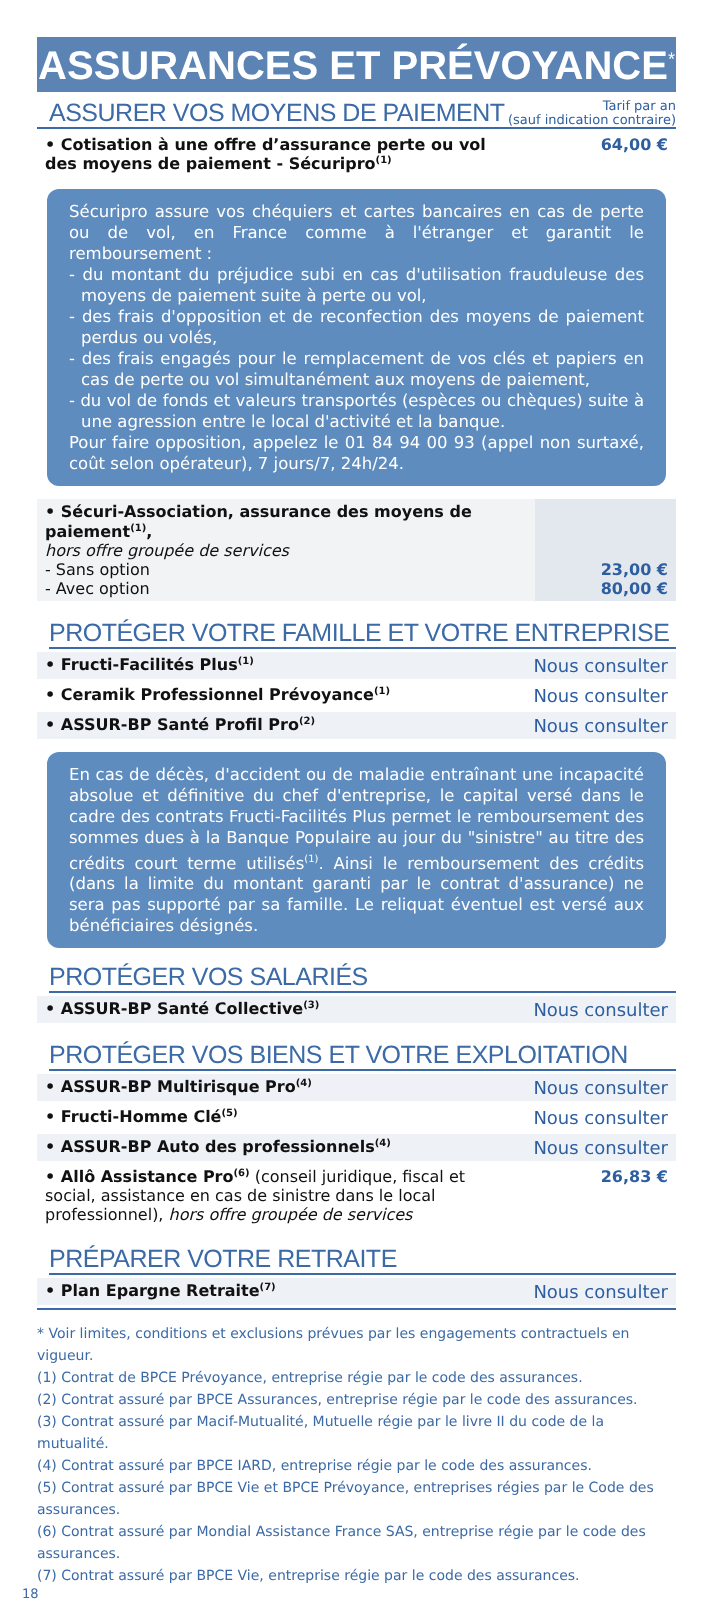ASSURANCES ET PRÉVOYANCE<sup>*</sup>
ASSURER VOS MOYENS DE PAIEMENT
Tarif par an
(sauf indication contraire)
| • Cotisation à une offre d’assurance perte ou vol des moyens de paiement - Sécuripro<sup>(1)</sup> | 64,00 € |
Sécuripro assure vos chéquiers et cartes bancaires en cas de perte ou de vol, en France comme à l'étranger et garantit le remboursement :
- du montant du préjudice subi en cas d'utilisation frauduleuse des moyens de paiement suite à perte ou vol,
- des frais d'opposition et de reconfection des moyens de paiement perdus ou volés,
- des frais engagés pour le remplacement de vos clés et papiers en cas de perte ou vol simultanément aux moyens de paiement,
- du vol de fonds et valeurs transportés (espèces ou chèques) suite à une agression entre le local d'activité et la banque.
Pour faire opposition, appelez le 01 84 94 00 93 (appel non surtaxé, coût selon opérateur), 7 jours/7, 24h/24.
| • Sécuri-Association, assurance des moyens de paiement<sup>(1)</sup>, hors offre groupée de services - Sans option - Avec option | 23,00 € 80,00 € |
PROTÉGER VOTRE FAMILLE ET VOTRE ENTREPRISE
| • Fructi-Facilités Plus<sup>(1)</sup> | Nous consulter |
| • Ceramik Professionnel Prévoyance<sup>(1)</sup> | Nous consulter |
| • ASSUR-BP Santé Profil Pro<sup>(2)</sup> | Nous consulter |
En cas de décès, d'accident ou de maladie entraînant une incapacité absolue et définitive du chef d'entreprise, le capital versé dans le cadre des contrats Fructi-Facilités Plus permet le remboursement des sommes dues à la Banque Populaire au jour du "sinistre" au titre des crédits court terme utilisés<sup>(1)</sup>. Ainsi le remboursement des crédits (dans la limite du montant garanti par le contrat d'assurance) ne sera pas supporté par sa famille. Le reliquat éventuel est versé aux bénéficiaires désignés.
PROTÉGER VOS SALARIÉS
| • ASSUR-BP Santé Collective<sup>(3)</sup> | Nous consulter |
PROTÉGER VOS BIENS ET VOTRE EXPLOITATION
| • ASSUR-BP Multirisque Pro<sup>(4)</sup> | Nous consulter |
| • Fructi-Homme Clé<sup>(5)</sup> | Nous consulter |
| • ASSUR-BP Auto des professionnels<sup>(4)</sup> | Nous consulter |
| • Allô Assistance Pro<sup>(6)</sup> (conseil juridique, fiscal et social, assistance en cas de sinistre dans le local professionnel), hors offre groupée de services | 26,83 € |
PRÉPARER VOTRE RETRAITE
| • Plan Epargne Retraite<sup>(7)</sup> | Nous consulter |
* Voir limites, conditions et exclusions prévues par les engagements contractuels en vigueur.
(1) Contrat de BPCE Prévoyance, entreprise régie par le code des assurances.
(2) Contrat assuré par BPCE Assurances, entreprise régie par le code des assurances.
(3) Contrat assuré par Macif-Mutualité, Mutuelle régie par le livre II du code de la mutualité.
(4) Contrat assuré par BPCE IARD, entreprise régie par le code des assurances.
(5) Contrat assuré par BPCE Vie et BPCE Prévoyance, entreprises régies par le Code des assurances.
(6) Contrat assuré par Mondial Assistance France SAS, entreprise régie par le code des assurances.
(7) Contrat assuré par BPCE Vie, entreprise régie par le code des assurances.
18